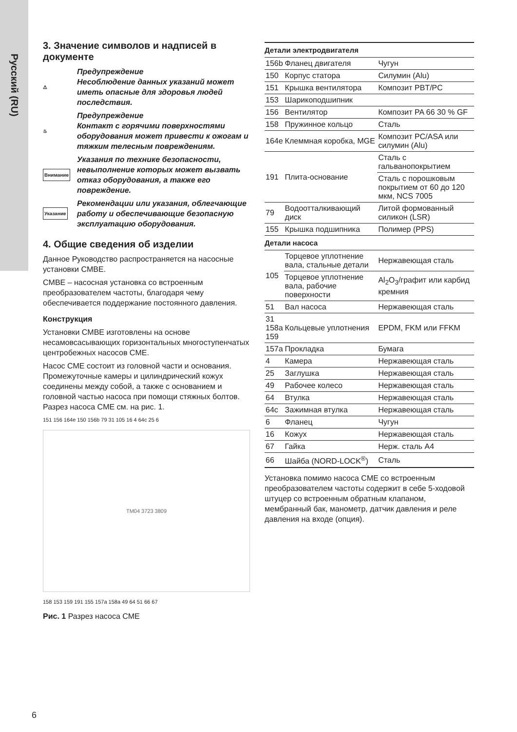Русский (RU)
3. Значение символов и надписей в документе
⚠
Предупреждение
Несоблюдение данных указаний может иметь опасные для здоровья людей последствия.
♨
Предупреждение
Контакт с горячими поверхностями оборудования может привести к ожогам и тяжким телесным повреждениям.
Внимание
Указания по технике безопасности, невыполнение которых может вызвать отказ оборудования, а также его повреждение.
Указание
Рекомендации или указания, облегчающие работу и обеспечивающие безопасную эксплуатацию оборудования.
4. Общие сведения об изделии
Данное Руководство распространяется на насосные установки CMBE.
CMBE – насосная установка со встроенным преобразователем частоты, благодаря чему обеспечивается поддержание постоянного давления.
Конструкция
Установки CMBE изготовлены на основе несамовсасывающих горизонтальных многоступенчатых центробежных насосов CME.
Насос CME состоит из головной части и основания. Промежуточные камеры и цилиндрический кожух соединены между собой, а также с основанием и головной частью насоса при помощи стяжных болтов. Разрез насоса CME см. на рис. 1.
151 156 164e 150 156b 79 31 105 16 4 64c 25 6
TM04 3723 3809
158 153 159 191 155 157a 158a 49 64 51 66 67
Рис. 1 Разрез насоса CME
| Детали электродвигателя | | |
| --- | --- | --- |
| 156b | Фланец двигателя | Чугун |
| 150 | Корпус статора | Силумин (Alu) |
| 151 | Крышка вентилятора | Композит PBT/PC |
| 153 | Шарикоподшипник | |
| 156 | Вентилятор | Композит PA 66 30 % GF |
| 158 | Пружинное кольцо | Сталь |
| 164e | Клеммная коробка, MGE | Композит PC/ASA или силумин (Alu) |
| 191 | Плита-основание | Сталь с гальванопокрытием |
| | | Сталь с порошковым покрытием от 60 до 120 мкм, NCS 7005 |
| 79 | Водоотталкивающий диск | Литой формованный силикон (LSR) |
| 155 | Крышка подшипника | Полимер (PPS) |
| Детали насоса | | |
| 105 | Торцевое уплотнение вала, стальные детали | Нержавеющая сталь |
| | Торцевое уплотнение вала, рабочие поверхности | Al<sub>2</sub>O<sub>3</sub>/графит или карбид кремния |
| 51 | Вал насоса | Нержавеющая сталь |
| 31 158a 159 | Кольцевые уплотнения | EPDM, FKM или FFKM |
| 157a | Прокладка | Бумага |
| 4 | Камера | Нержавеющая сталь |
| 25 | Заглушка | Нержавеющая сталь |
| 49 | Рабочее колесо | Нержавеющая сталь |
| 64 | Втулка | Нержавеющая сталь |
| 64c | Зажимная втулка | Нержавеющая сталь |
| 6 | Фланец | Чугун |
| 16 | Кожух | Нержавеющая сталь |
| 67 | Гайка | Нерж. сталь A4 |
| 66 | Шайба (NORD-LOCK<sup>®</sup>) | Сталь |
Установка помимо насоса CME со встроенным преобразователем частоты содержит в себе 5-ходовой штуцер со встроенным обратным клапаном, мембранный бак, манометр, датчик давления и реле давления на входе (опция).
6